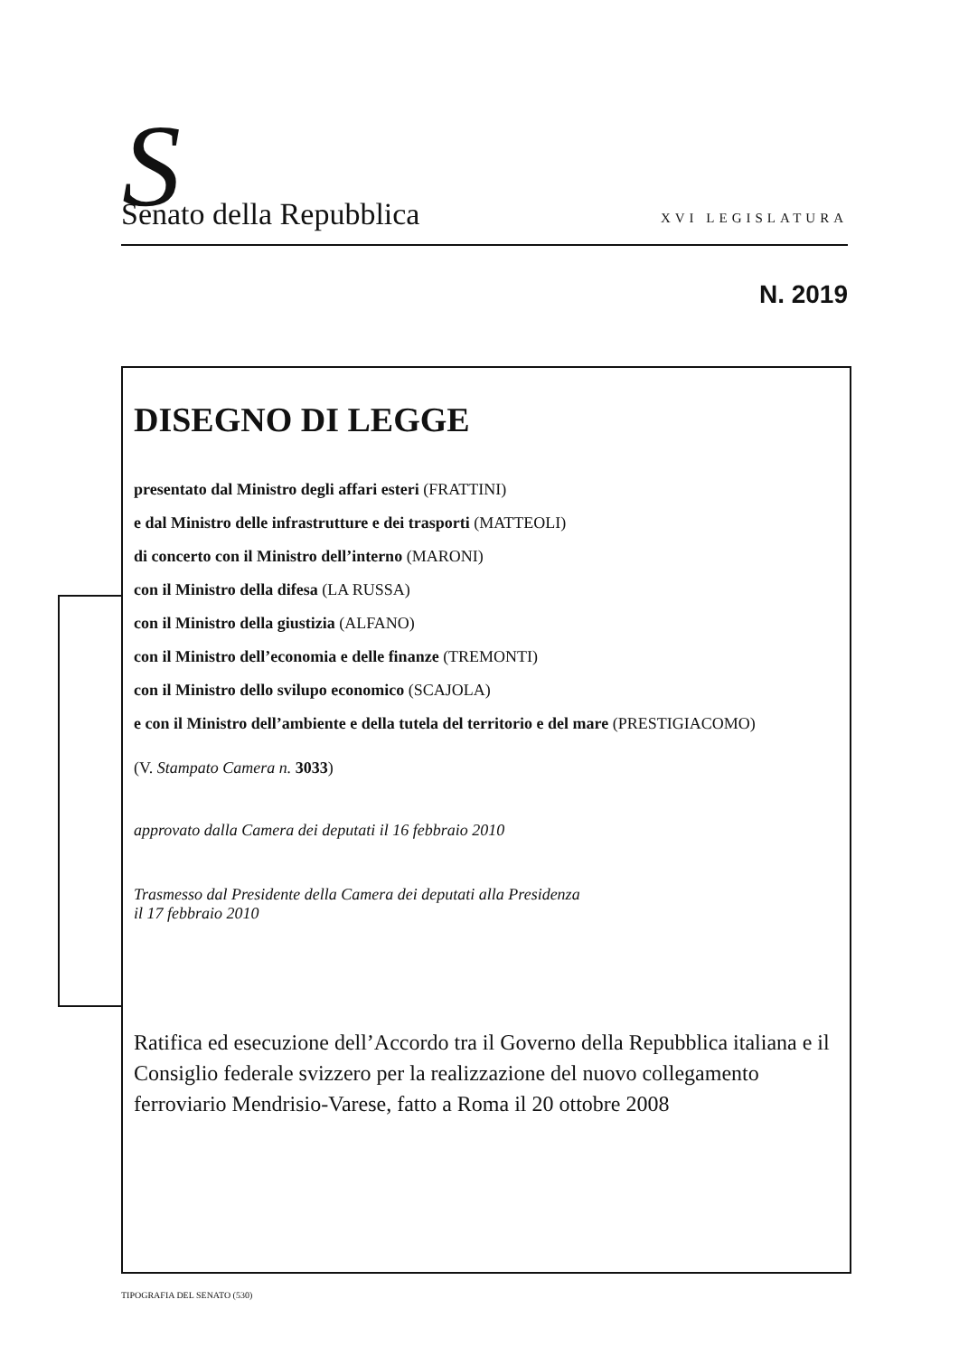S
Senato della Repubblica XVI LEGISLATURA
N. 2019
DISEGNO DI LEGGE
presentato dal Ministro degli affari esteri (FRATTINI)
e dal Ministro delle infrastrutture e dei trasporti (MATTEOLI)
di concerto con il Ministro dell’interno (MARONI)
con il Ministro della difesa (LA RUSSA)
con il Ministro della giustizia (ALFANO)
con il Ministro dell’economia e delle finanze (TREMONTI)
con il Ministro dello svilupo economico (SCAJOLA)
e con il Ministro dell’ambiente e della tutela del territorio e del mare (PRESTIGIACOMO)
(V. Stampato Camera n. 3033)
approvato dalla Camera dei deputati il 16 febbraio 2010
Trasmesso dal Presidente della Camera dei deputati alla Presidenza
il 17 febbraio 2010
Ratifica ed esecuzione dell’Accordo tra il Governo della Repubblica italiana e il Consiglio federale svizzero per la realizzazione del nuovo collegamento ferroviario Mendrisio-Varese, fatto a Roma il 20 ottobre 2008
TIPOGRAFIA DEL SENATO (530)